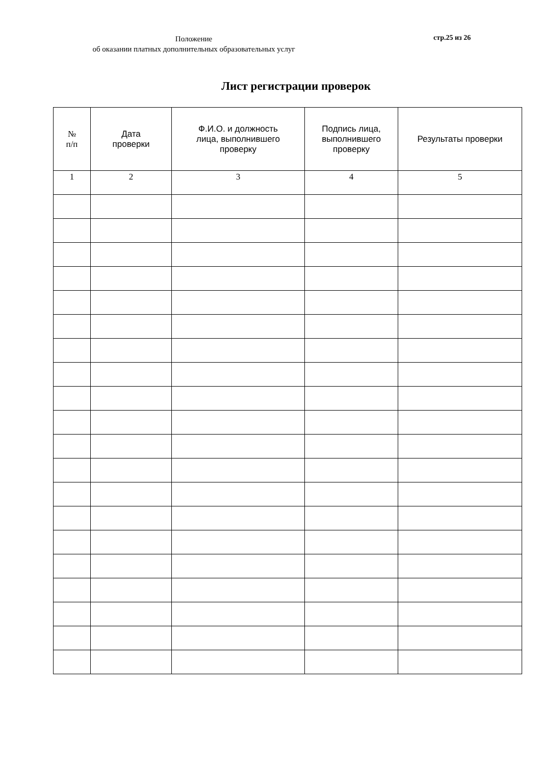Положение
об оказании платных дополнительных образовательных услуг
стр.25 из 26
Лист регистрации проверок
| № п/п | Дата проверки | Ф.И.О. и должность лица, выполнившего проверку | Подпись лица, выполнившего проверку | Результаты проверки |
| --- | --- | --- | --- | --- |
| 1 | 2 | 3 | 4 | 5 |